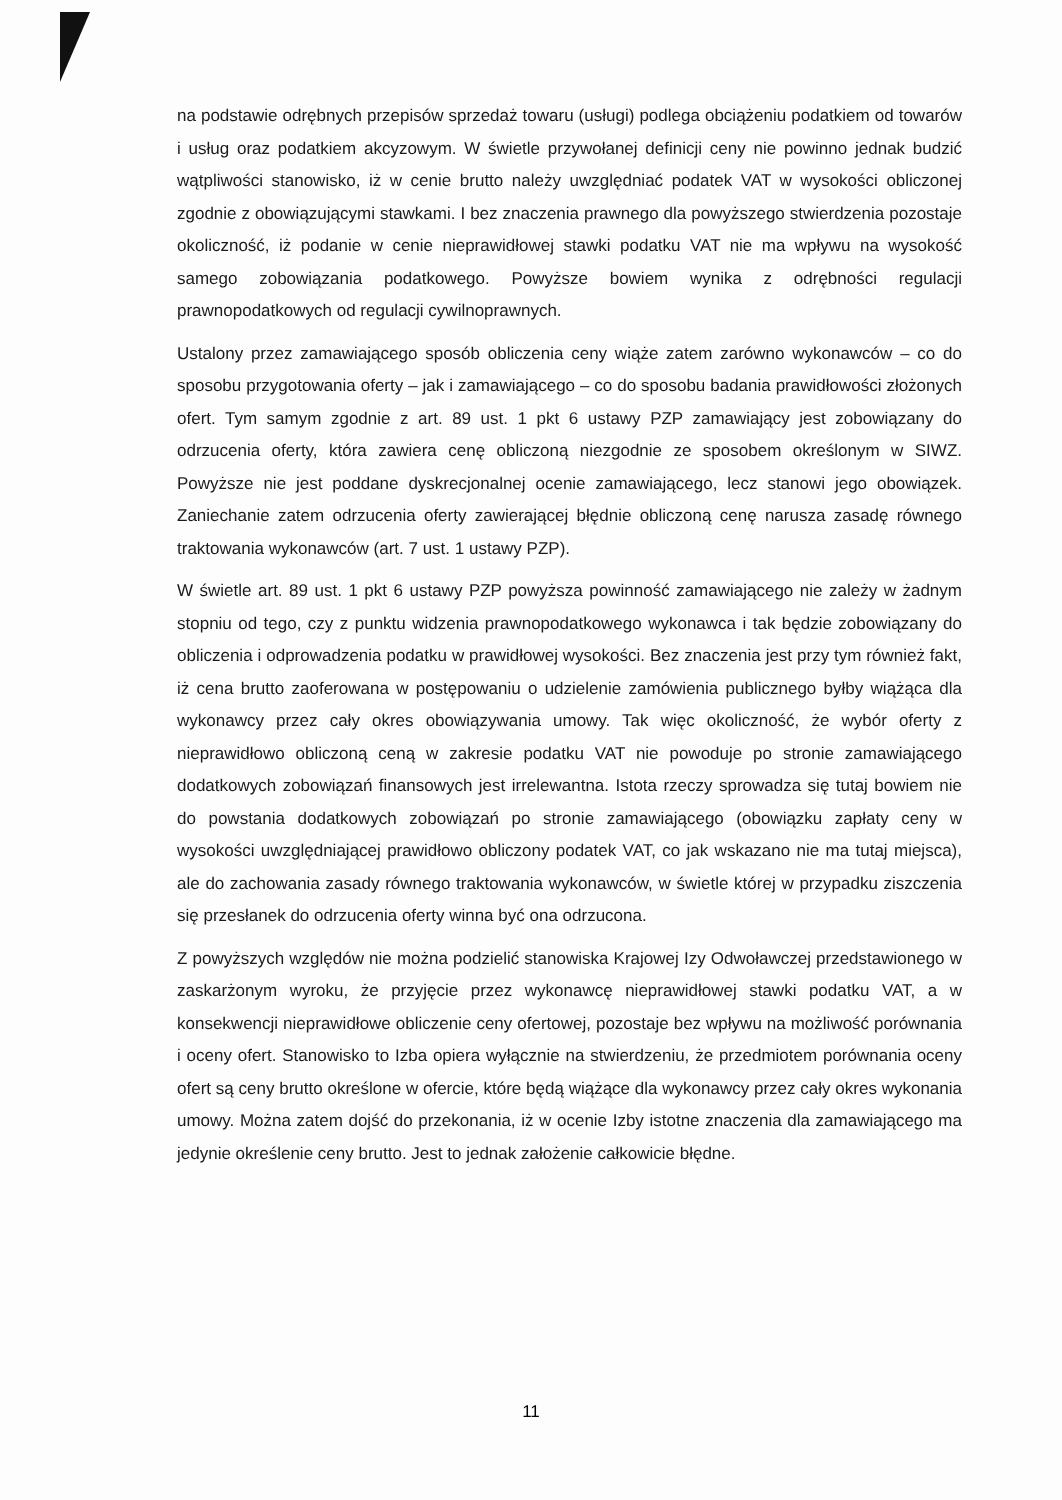na podstawie odrębnych przepisów sprzedaż towaru (usługi) podlega obciążeniu podatkiem od towarów i usług oraz podatkiem akcyzowym. W świetle przywołanej definicji ceny nie powinno jednak budzić wątpliwości stanowisko, iż w cenie brutto należy uwzględniać podatek VAT w wysokości obliczonej zgodnie z obowiązującymi stawkami. I bez znaczenia prawnego dla powyższego stwierdzenia pozostaje okoliczność, iż podanie w cenie nieprawidłowej stawki podatku VAT nie ma wpływu na wysokość samego zobowiązania podatkowego. Powyższe bowiem wynika z odrębności regulacji prawnopodatkowych od regulacji cywilnoprawnych.
Ustalony przez zamawiającego sposób obliczenia ceny wiąże zatem zarówno wykonawców – co do sposobu przygotowania oferty – jak i zamawiającego – co do sposobu badania prawidłowości złożonych ofert. Tym samym zgodnie z art. 89 ust. 1 pkt 6 ustawy PZP zamawiający jest zobowiązany do odrzucenia oferty, która zawiera cenę obliczoną niezgodnie ze sposobem określonym w SIWZ. Powyższe nie jest poddane dyskrecjonalnej ocenie zamawiającego, lecz stanowi jego obowiązek. Zaniechanie zatem odrzucenia oferty zawierającej błędnie obliczoną cenę narusza zasadę równego traktowania wykonawców (art. 7 ust. 1 ustawy PZP).
W świetle art. 89 ust. 1 pkt 6 ustawy PZP powyższa powinność zamawiającego nie zależy w żadnym stopniu od tego, czy z punktu widzenia prawnopodatkowego wykonawca i tak będzie zobowiązany do obliczenia i odprowadzenia podatku w prawidłowej wysokości. Bez znaczenia jest przy tym również fakt, iż cena brutto zaoferowana w postępowaniu o udzielenie zamówienia publicznego byłby wiążąca dla wykonawcy przez cały okres obowiązywania umowy. Tak więc okoliczność, że wybór oferty z nieprawidłowo obliczoną ceną w zakresie podatku VAT nie powoduje po stronie zamawiającego dodatkowych zobowiązań finansowych jest irrelewantna. Istota rzeczy sprowadza się tutaj bowiem nie do powstania dodatkowych zobowiązań po stronie zamawiającego (obowiązku zapłaty ceny w wysokości uwzględniającej prawidłowo obliczony podatek VAT, co jak wskazano nie ma tutaj miejsca), ale do zachowania zasady równego traktowania wykonawców, w świetle której w przypadku ziszczenia się przesłanek do odrzucenia oferty winna być ona odrzucona.
Z powyższych względów nie można podzielić stanowiska Krajowej Izy Odwoławczej przedstawionego w zaskarżonym wyroku, że przyjęcie przez wykonawcę nieprawidłowej stawki podatku VAT, a w konsekwencji nieprawidłowe obliczenie ceny ofertowej, pozostaje bez wpływu na możliwość porównania i oceny ofert. Stanowisko to Izba opiera wyłącznie na stwierdzeniu, że przedmiotem porównania oceny ofert są ceny brutto określone w ofercie, które będą wiążące dla wykonawcy przez cały okres wykonania umowy. Można zatem dojść do przekonania, iż w ocenie Izby istotne znaczenia dla zamawiającego ma jedynie określenie ceny brutto. Jest to jednak założenie całkowicie błędne.
11